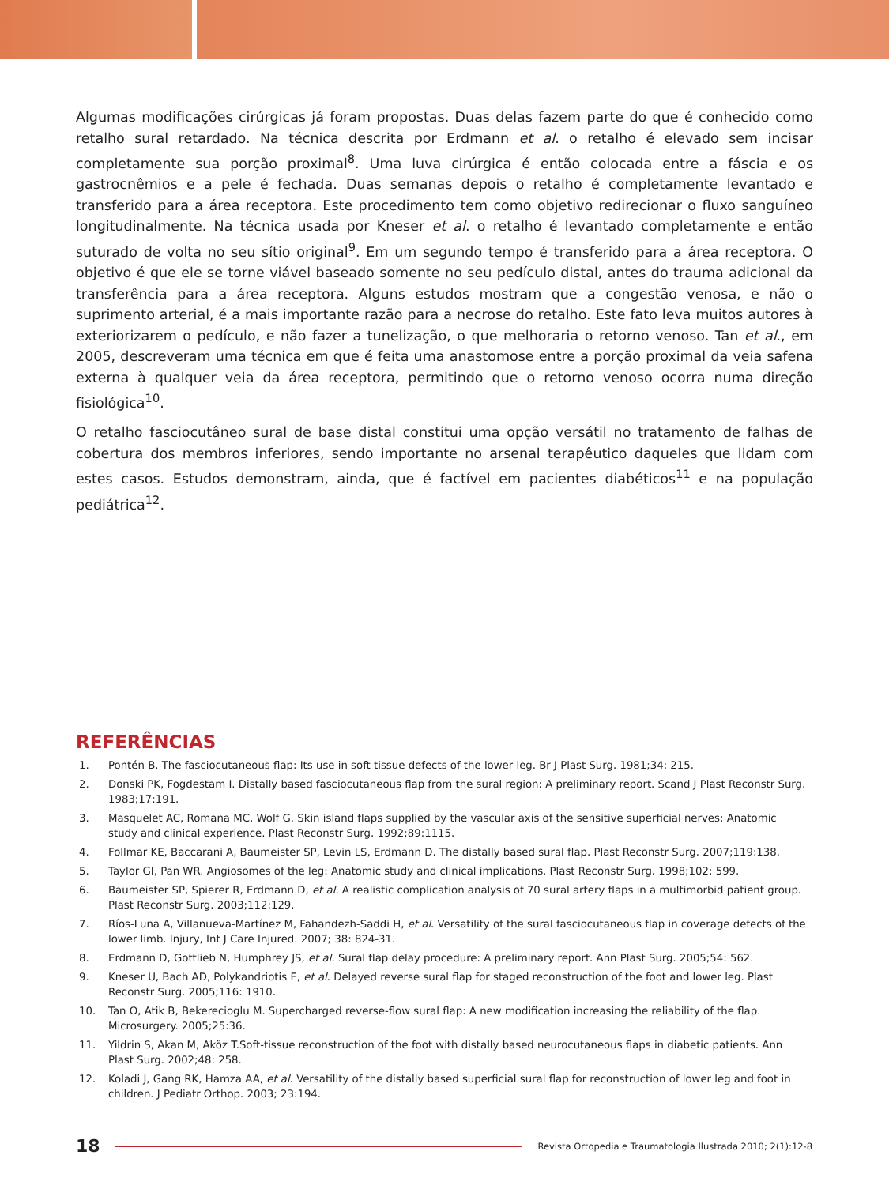Algumas modificações cirúrgicas já foram propostas. Duas delas fazem parte do que é conhecido como retalho sural retardado. Na técnica descrita por Erdmann et al. o retalho é elevado sem incisar completamente sua porção proximal<sup>8</sup>. Uma luva cirúrgica é então colocada entre a fáscia e os gastrocnêmios e a pele é fechada. Duas semanas depois o retalho é completamente levantado e transferido para a área receptora. Este procedimento tem como objetivo redirecionar o fluxo sanguíneo longitudinalmente. Na técnica usada por Kneser et al. o retalho é levantado completamente e então suturado de volta no seu sítio original<sup>9</sup>. Em um segundo tempo é transferido para a área receptora. O objetivo é que ele se torne viável baseado somente no seu pedículo distal, antes do trauma adicional da transferência para a área receptora. Alguns estudos mostram que a congestão venosa, e não o suprimento arterial, é a mais importante razão para a necrose do retalho. Este fato leva muitos autores à exteriorizarem o pedículo, e não fazer a tunelização, o que melhoraria o retorno venoso. Tan et al., em 2005, descreveram uma técnica em que é feita uma anastomose entre a porção proximal da veia safena externa à qualquer veia da área receptora, permitindo que o retorno venoso ocorra numa direção fisiológica<sup>10</sup>.
O retalho fasciocutâneo sural de base distal constitui uma opção versátil no tratamento de falhas de cobertura dos membros inferiores, sendo importante no arsenal terapêutico daqueles que lidam com estes casos. Estudos demonstram, ainda, que é factível em pacientes diabéticos<sup>11</sup> e na população pediátrica<sup>12</sup>.
REFERÊNCIAS
1. Pontén B. The fasciocutaneous flap: Its use in soft tissue defects of the lower leg. Br J Plast Surg. 1981;34: 215.
2. Donski PK, Fogdestam I. Distally based fasciocutaneous flap from the sural region: A preliminary report. Scand J Plast Reconstr Surg. 1983;17:191.
3. Masquelet AC, Romana MC, Wolf G. Skin island flaps supplied by the vascular axis of the sensitive superficial nerves: Anatomic study and clinical experience. Plast Reconstr Surg. 1992;89:1115.
4. Follmar KE, Baccarani A, Baumeister SP, Levin LS, Erdmann D. The distally based sural flap. Plast Reconstr Surg. 2007;119:138.
5. Taylor GI, Pan WR. Angiosomes of the leg: Anatomic study and clinical implications. Plast Reconstr Surg. 1998;102: 599.
6. Baumeister SP, Spierer R, Erdmann D, et al. A realistic complication analysis of 70 sural artery flaps in a multimorbid patient group. Plast Reconstr Surg. 2003;112:129.
7. Ríos-Luna A, Villanueva-Martínez M, Fahandezh-Saddi H, et al. Versatility of the sural fasciocutaneous flap in coverage defects of the lower limb. Injury, Int J Care Injured. 2007; 38: 824-31.
8. Erdmann D, Gottlieb N, Humphrey JS, et al. Sural flap delay procedure: A preliminary report. Ann Plast Surg. 2005;54: 562.
9. Kneser U, Bach AD, Polykandriotis E, et al. Delayed reverse sural flap for staged reconstruction of the foot and lower leg. Plast Reconstr Surg. 2005;116: 1910.
10. Tan O, Atik B, Bekerecioglu M. Supercharged reverse-flow sural flap: A new modification increasing the reliability of the flap. Microsurgery. 2005;25:36.
11. Yildrin S, Akan M, Aköz T.Soft-tissue reconstruction of the foot with distally based neurocutaneous flaps in diabetic patients. Ann Plast Surg. 2002;48: 258.
12. Koladi J, Gang RK, Hamza AA, et al. Versatility of the distally based superficial sural flap for reconstruction of lower leg and foot in children. J Pediatr Orthop. 2003; 23:194.
18
Revista Ortopedia e Traumatologia Ilustrada 2010; 2(1):12-8